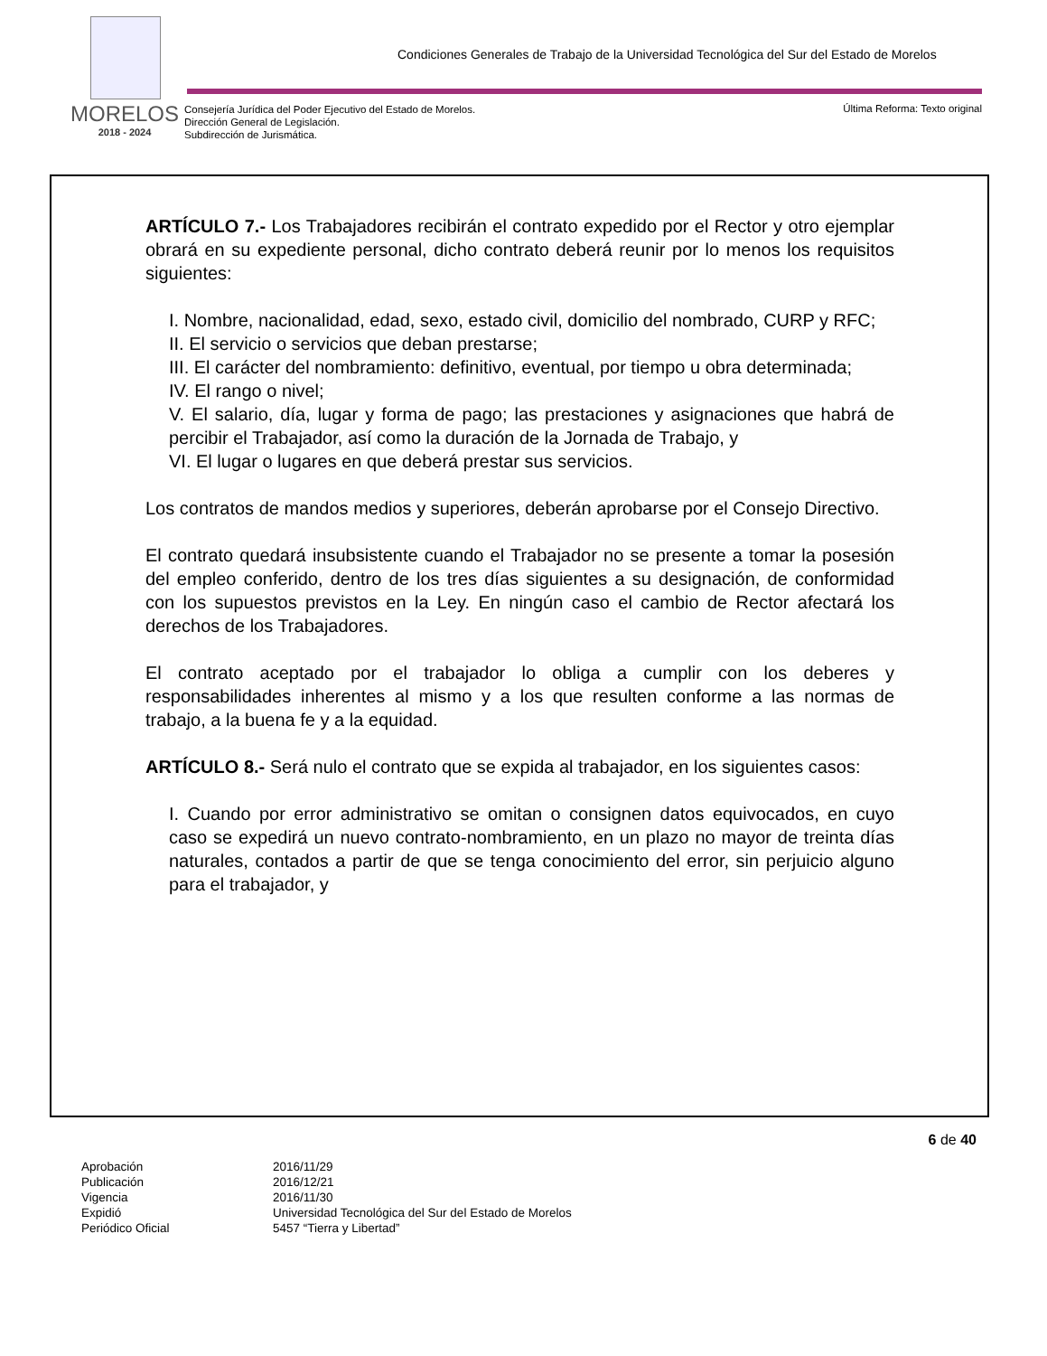MORELOS
2018 - 2024
Condiciones Generales de Trabajo de la Universidad Tecnológica del Sur del Estado de Morelos
Consejería Jurídica del Poder Ejecutivo del Estado de Morelos.
Dirección General de Legislación.
Subdirección de Jurismática.
Última Reforma: Texto original
ARTÍCULO 7.- Los Trabajadores recibirán el contrato expedido por el Rector y otro ejemplar obrará en su expediente personal, dicho contrato deberá reunir por lo menos los requisitos siguientes:
I. Nombre, nacionalidad, edad, sexo, estado civil, domicilio del nombrado, CURP y RFC;
II. El servicio o servicios que deban prestarse;
III. El carácter del nombramiento: definitivo, eventual, por tiempo u obra determinada;
IV. El rango o nivel;
V. El salario, día, lugar y forma de pago; las prestaciones y asignaciones que habrá de percibir el Trabajador, así como la duración de la Jornada de Trabajo, y
VI. El lugar o lugares en que deberá prestar sus servicios.
Los contratos de mandos medios y superiores, deberán aprobarse por el Consejo Directivo.
El contrato quedará insubsistente cuando el Trabajador no se presente a tomar la posesión del empleo conferido, dentro de los tres días siguientes a su designación, de conformidad con los supuestos previstos en la Ley. En ningún caso el cambio de Rector afectará los derechos de los Trabajadores.
El contrato aceptado por el trabajador lo obliga a cumplir con los deberes y responsabilidades inherentes al mismo y a los que resulten conforme a las normas de trabajo, a la buena fe y a la equidad.
ARTÍCULO 8.- Será nulo el contrato que se expida al trabajador, en los siguientes casos:
I. Cuando por error administrativo se omitan o consignen datos equivocados, en cuyo caso se expedirá un nuevo contrato-nombramiento, en un plazo no mayor de treinta días naturales, contados a partir de que se tenga conocimiento del error, sin perjuicio alguno para el trabajador, y
6 de 40
| Aprobación | 2016/11/29 |
| Publicación | 2016/12/21 |
| Vigencia | 2016/11/30 |
| Expidió | Universidad Tecnológica del Sur del Estado de Morelos |
| Periódico Oficial | 5457 “Tierra y Libertad” |